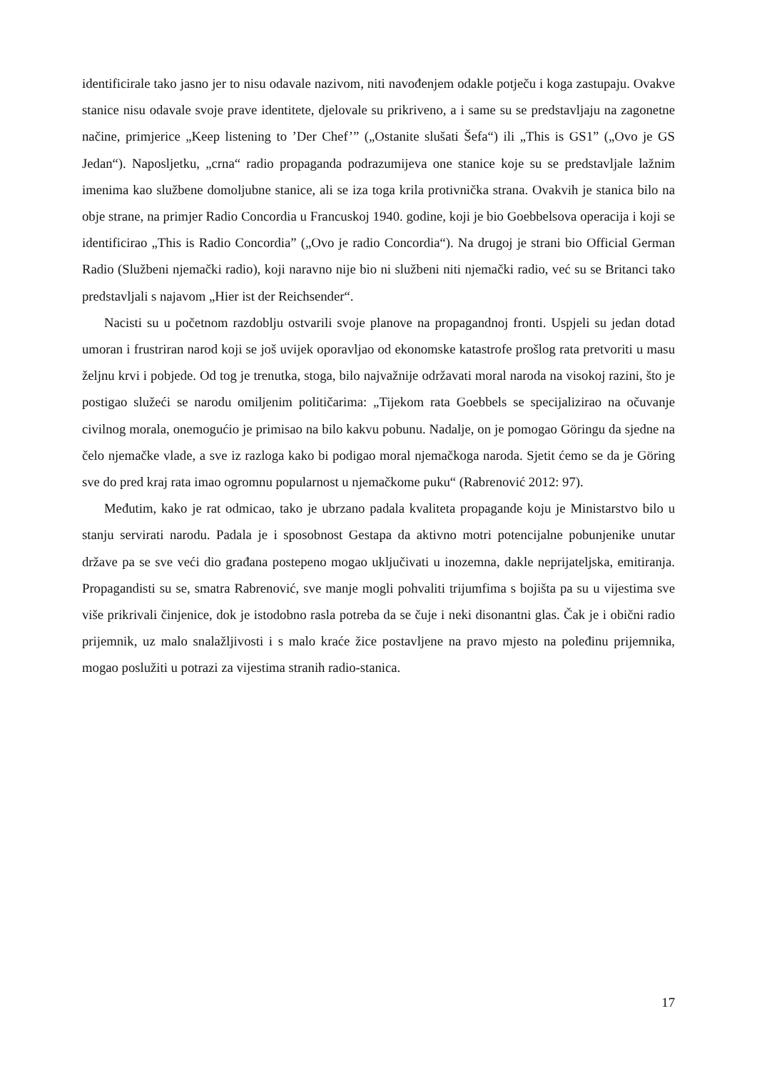identificirale tako jasno jer to nisu odavale nazivom, niti navođenjem odakle potječu i koga zastupaju. Ovakve stanice nisu odavale svoje prave identitete, djelovale su prikriveno, a i same su se predstavljaju na zagonetne načine, primjerice „Keep listening to ’Der Chef’” („Ostanite slušati Šefa“) ili „This is GS1” („Ovo je GS Jedan“). Naposljetku, „crna“ radio propaganda podrazumijeva one stanice koje su se predstavljale lažnim imenima kao službene domoljubne stanice, ali se iza toga krila protivnička strana. Ovakvih je stanica bilo na obje strane, na primjer Radio Concordia u Francuskoj 1940. godine, koji je bio Goebbelsova operacija i koji se identificirao „This is Radio Concordia” („Ovo je radio Concordia“). Na drugoj je strani bio Official German Radio (Službeni njemački radio), koji naravno nije bio ni službeni niti njemački radio, već su se Britanci tako predstavljali s najavom „Hier ist der Reichsender“.
Nacisti su u početnom razdoblju ostvarili svoje planove na propagandnoj fronti. Uspjeli su jedan dotad umoran i frustriran narod koji se još uvijek oporavljao od ekonomske katastrofe prošlog rata pretvoriti u masu željnu krvi i pobjede. Od tog je trenutka, stoga, bilo najvažnije održavati moral naroda na visokoj razini, što je postigao služeći se narodu omiljenim političarima: „Tijekom rata Goebbels se specijalizirao na očuvanje civilnog morala, onemogućio je primisao na bilo kakvu pobunu. Nadalje, on je pomogao Göringu da sjedne na čelo njemačke vlade, a sve iz razloga kako bi podigao moral njemačkoga naroda. Sjetit ćemo se da je Göring sve do pred kraj rata imao ogromnu popularnost u njemačkome puku“ (Rabrenović 2012: 97).
Međutim, kako je rat odmicao, tako je ubrzano padala kvaliteta propagande koju je Ministarstvo bilo u stanju servirati narodu. Padala je i sposobnost Gestapa da aktivno motri potencijalne pobunjenike unutar države pa se sve veći dio građana postepeno mogao uključivati u inozemna, dakle neprijateljska, emitiranja. Propagandisti su se, smatra Rabrenović, sve manje mogli pohvaliti trijumfima s bojišta pa su u vijestima sve više prikrivali činjenice, dok je istodobno rasla potreba da se čuje i neki disonantni glas. Čak je i obični radio prijemnik, uz malo snalažljivosti i s malo kraće žice postavljene na pravo mjesto na poleđinu prijemnika, mogao poslužiti u potrazi za vijestima stranih radio-stanica.
17